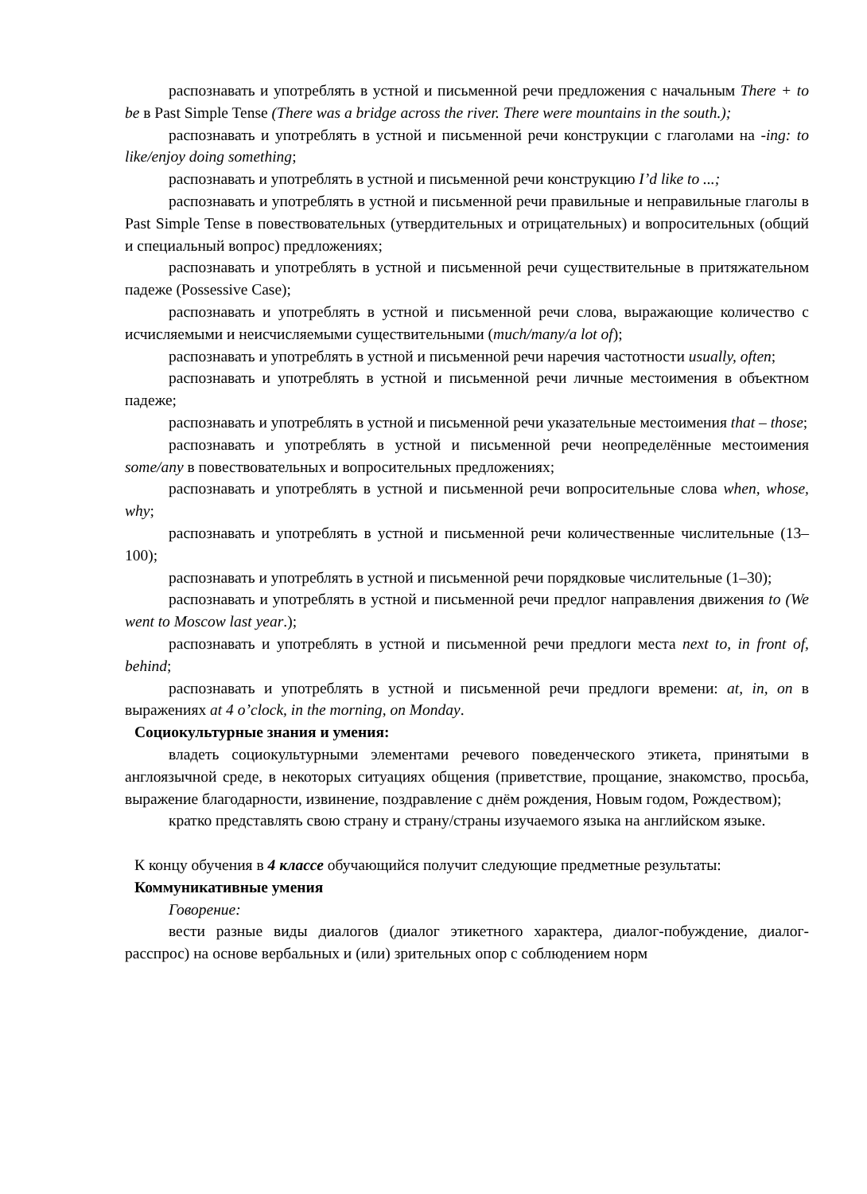распознавать и употреблять в устной и письменной речи предложения с начальным There + to be в Past Simple Tense (There was a bridge across the river. There were mountains in the south.);
распознавать и употреблять в устной и письменной речи конструкции с глаголами на -ing: to like/enjoy doing something;
распознавать и употреблять в устной и письменной речи конструкцию I’d like to ...;
распознавать и употреблять в устной и письменной речи правильные и неправильные глаголы в Past Simple Tense в повествовательных (утвердительных и отрицательных) и вопросительных (общий и специальный вопрос) предложениях;
распознавать и употреблять в устной и письменной речи существительные в притяжательном падеже (Possessive Case);
распознавать и употреблять в устной и письменной речи слова, выражающие количество с исчисляемыми и неисчисляемыми существительными (much/many/a lot of);
распознавать и употреблять в устной и письменной речи наречия частотности usually, often;
распознавать и употреблять в устной и письменной речи личные местоимения в объектном падеже;
распознавать и употреблять в устной и письменной речи указательные местоимения that – those;
распознавать и употреблять в устной и письменной речи неопределённые местоимения some/any в повествовательных и вопросительных предложениях;
распознавать и употреблять в устной и письменной речи вопросительные слова when, whose, why;
распознавать и употреблять в устной и письменной речи количественные числительные (13–100);
распознавать и употреблять в устной и письменной речи порядковые числительные (1–30);
распознавать и употреблять в устной и письменной речи предлог направления движения to (We went to Moscow last year.);
распознавать и употреблять в устной и письменной речи предлоги места next to, in front of, behind;
распознавать и употреблять в устной и письменной речи предлоги времени: at, in, on в выражениях at 4 o’clock, in the morning, on Monday.
Социокультурные знания и умения:
владеть социокультурными элементами речевого поведенческого этикета, принятыми в англоязычной среде, в некоторых ситуациях общения (приветствие, прощание, знакомство, просьба, выражение благодарности, извинение, поздравление с днём рождения, Новым годом, Рождеством);
кратко представлять свою страну и страну/страны изучаемого языка на английском языке.
К концу обучения в 4 классе обучающийся получит следующие предметные результаты:
Коммуникативные умения
Говорение:
вести разные виды диалогов (диалог этикетного характера, диалог-побуждение, диалог-расспрос) на основе вербальных и (или) зрительных опор с соблюдением норм